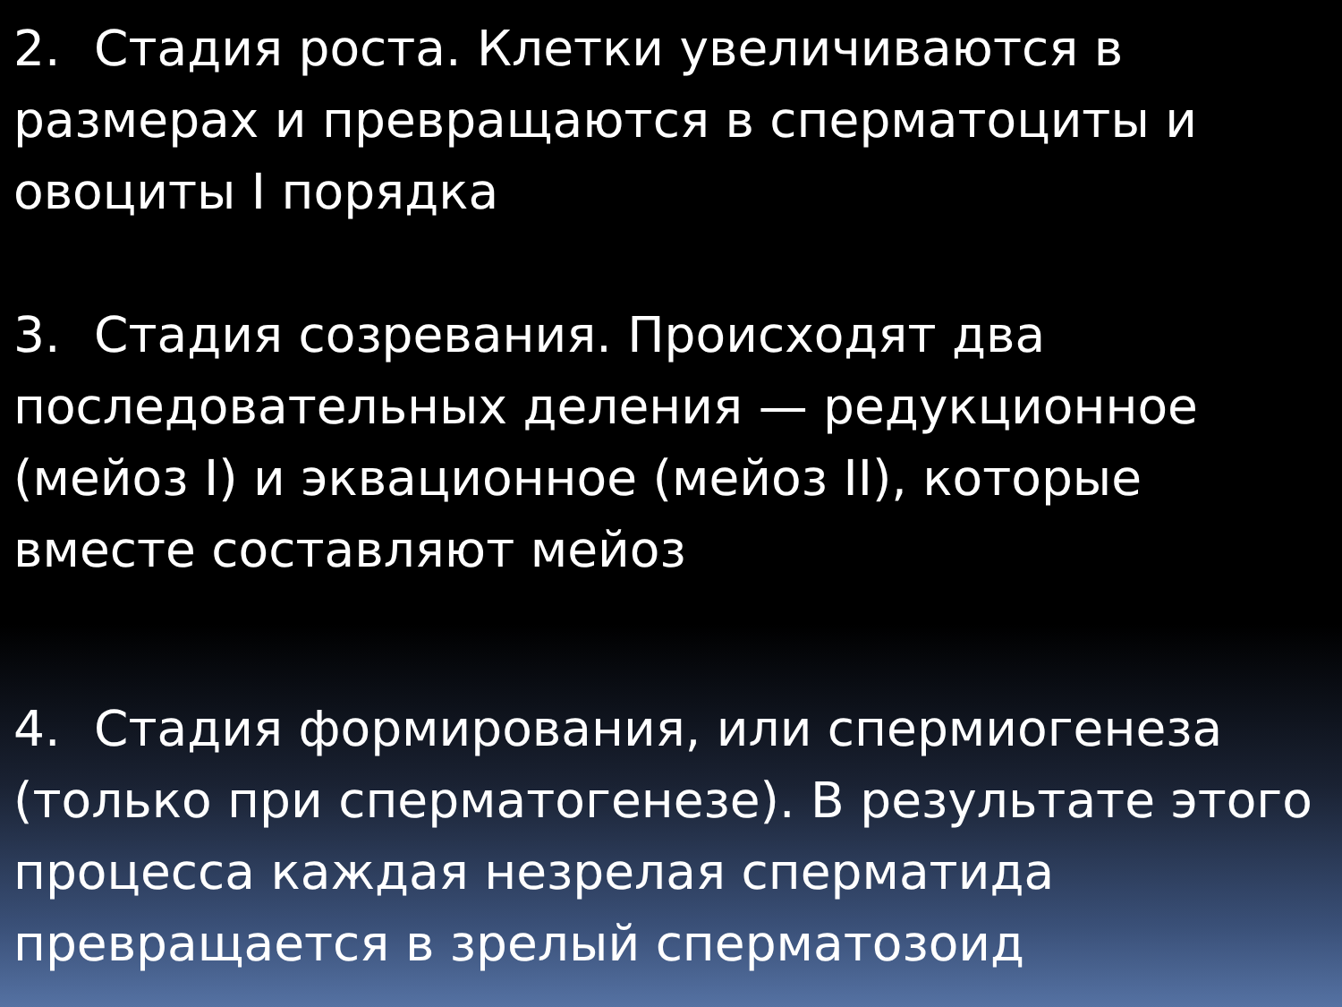2. Стадия роста. Клетки увеличиваются в размерах и превращаются в сперматоциты и овоциты I порядка
3. Стадия созревания. Происходят два последовательных деления — редукционное (мейоз I) и эквационное (мейоз II), которые вместе составляют мейоз
4. Стадия формирования, или спермиогенеза (только при сперматогенезе). В результате этого процесса каждая незрелая сперматида превращается в зрелый сперматозоид